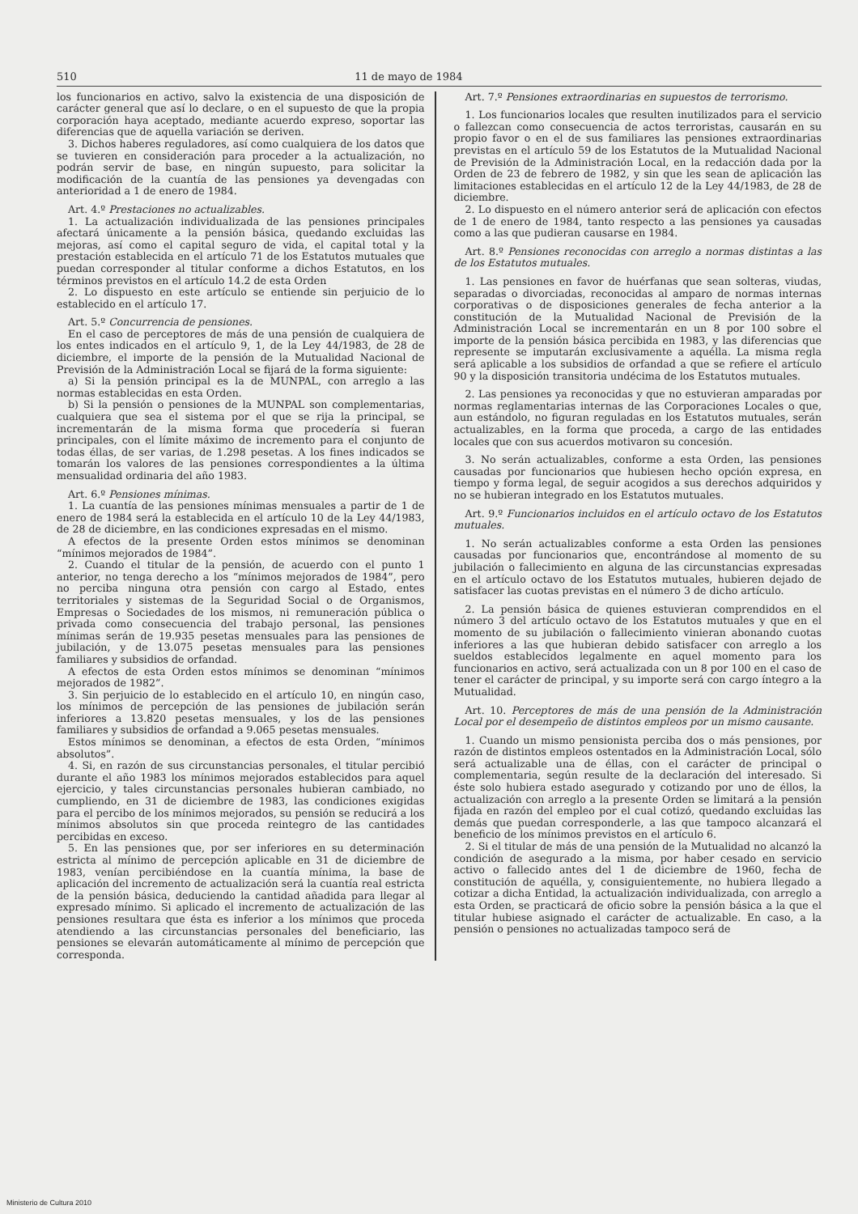510 11 de mayo de 1984
los funcionarios en activo, salvo la existencia de una disposición de carácter general que así lo declare, o en el supuesto de que la propia corporación haya aceptado, mediante acuerdo expreso, soportar las diferencias que de aquella variación se deriven.
3. Dichos haberes reguladores, así como cualquiera de los datos que se tuvieren en consideración para proceder a la actualización, no podrán servir de base, en ningún supuesto, para solicitar la modificación de la cuantía de las pensiones ya devengadas con anterioridad a 1 de enero de 1984.
Art. 4.º Prestaciones no actualizables.
1. La actualización individualizada de las pensiones principales afectará únicamente a la pensión básica, quedando excluidas las mejoras, así como el capital seguro de vida, el capital total y la prestación establecida en el artículo 71 de los Estatutos mutuales que puedan corresponder al titular conforme a dichos Estatutos, en los términos previstos en el artículo 14.2 de esta Orden
2. Lo dispuesto en este artículo se entiende sin perjuicio de lo establecido en el artículo 17.
Art. 5.º Concurrencia de pensiones.
En el caso de perceptores de más de una pensión de cualquiera de los entes indicados en el artículo 9, 1, de la Ley 44/1983, de 28 de diciembre, el importe de la pensión de la Mutualidad Nacional de Previsión de la Administración Local se fijará de la forma siguiente:
a) Si la pensión principal es la de MUNPAL, con arreglo a las normas establecidas en esta Orden.
b) Si la pensión o pensiones de la MUNPAL son complementarias, cualquiera que sea el sistema por el que se rija la principal, se incrementarán de la misma forma que procedería si fueran principales, con el límite máximo de incremento para el conjunto de todas éllas, de ser varias, de 1.298 pesetas. A los fines indicados se tomarán los valores de las pensiones correspondientes a la última mensualidad ordinaria del año 1983.
Art. 6.º Pensiones mínimas.
1. La cuantía de las pensiones mínimas mensuales a partir de 1 de enero de 1984 será la establecida en el artículo 10 de la Ley 44/1983, de 28 de diciembre, en las condiciones expresadas en el mismo.
A efectos de la presente Orden estos mínimos se denominan “mínimos mejorados de 1984”.
2. Cuando el titular de la pensión, de acuerdo con el punto 1 anterior, no tenga derecho a los “mínimos mejorados de 1984”, pero no perciba ninguna otra pensión con cargo al Estado, entes territoriales y sistemas de la Seguridad Social o de Organismos, Empresas o Sociedades de los mismos, ni remuneración pública o privada como consecuencia del trabajo personal, las pensiones mínimas serán de 19.935 pesetas mensuales para las pensiones de jubilación, y de 13.075 pesetas mensuales para las pensiones familiares y subsidios de orfandad.
A efectos de esta Orden estos mínimos se denominan “mínimos mejorados de 1982”.
3. Sin perjuicio de lo establecido en el artículo 10, en ningún caso, los mínimos de percepción de las pensiones de jubilación serán inferiores a 13.820 pesetas mensuales, y los de las pensiones familiares y subsidios de orfandad a 9.065 pesetas mensuales.
Estos mínimos se denominan, a efectos de esta Orden, “mínimos absolutos”.
4. Si, en razón de sus circunstancias personales, el titular percibió durante el año 1983 los mínimos mejorados establecidos para aquel ejercicio, y tales circunstancias personales hubieran cambiado, no cumpliendo, en 31 de diciembre de 1983, las condiciones exigidas para el percibo de los mínimos mejorados, su pensión se reducirá a los mínimos absolutos sin que proceda reintegro de las cantidades percibidas en exceso.
5. En las pensiones que, por ser inferiores en su determinación estricta al mínimo de percepción aplicable en 31 de diciembre de 1983, venían percibiéndose en la cuantía mínima, la base de aplicación del incremento de actualización será la cuantía real estricta de la pensión básica, deduciendo la cantidad añadida para llegar al expresado mínimo. Si aplicado el incremento de actualización de las pensiones resultara que ésta es inferior a los mínimos que proceda atendiendo a las circunstancias personales del beneficiario, las pensiones se elevarán automáticamente al mínimo de percepción que corresponda.
Art. 7.º Pensiones extraordinarias en supuestos de terrorismo.
1. Los funcionarios locales que resulten inutilizados para el servicio o fallezcan como consecuencia de actos terroristas, causarán en su propio favor o en el de sus familiares las pensiones extraordinarias previstas en el artículo 59 de los Estatutos de la Mutualidad Nacional de Previsión de la Administración Local, en la redacción dada por la Orden de 23 de febrero de 1982, y sin que les sean de aplicación las limitaciones establecidas en el artículo 12 de la Ley 44/1983, de 28 de diciembre.
2. Lo dispuesto en el número anterior será de aplicación con efectos de 1 de enero de 1984, tanto respecto a las pensiones ya causadas como a las que pudieran causarse en 1984.
Art. 8.º Pensiones reconocidas con arreglo a normas distintas a las de los Estatutos mutuales.
1. Las pensiones en favor de huérfanas que sean solteras, viudas, separadas o divorciadas, reconocidas al amparo de normas internas corporativas o de disposiciones generales de fecha anterior a la constitución de la Mutualidad Nacional de Previsión de la Administración Local se incrementarán en un 8 por 100 sobre el importe de la pensión básica percibida en 1983, y las diferencias que represente se imputarán exclusivamente a aquélla. La misma regla será aplicable a los subsidios de orfandad a que se refiere el artículo 90 y la disposición transitoria undécima de los Estatutos mutuales.
2. Las pensiones ya reconocidas y que no estuvieran amparadas por normas reglamentarias internas de las Corporaciones Locales o que, aun estándolo, no figuran reguladas en los Estatutos mutuales, serán actualizables, en la forma que proceda, a cargo de las entidades locales que con sus acuerdos motivaron su concesión.
3. No serán actualizables, conforme a esta Orden, las pensiones causadas por funcionarios que hubiesen hecho opción expresa, en tiempo y forma legal, de seguir acogidos a sus derechos adquiridos y no se hubieran integrado en los Estatutos mutuales.
Art. 9.º Funcionarios incluidos en el artículo octavo de los Estatutos mutuales.
1. No serán actualizables conforme a esta Orden las pensiones causadas por funcionarios que, encontrándose al momento de su jubilación o fallecimiento en alguna de las circunstancias expresadas en el artículo octavo de los Estatutos mutuales, hubieren dejado de satisfacer las cuotas previstas en el número 3 de dicho artículo.
2. La pensión básica de quienes estuvieran comprendidos en el número 3 del artículo octavo de los Estatutos mutuales y que en el momento de su jubilación o fallecimiento vinieran abonando cuotas inferiores a las que hubieran debido satisfacer con arreglo a los sueldos establecidos legalmente en aquel momento para los funcionarios en activo, será actualizada con un 8 por 100 en el caso de tener el carácter de principal, y su importe será con cargo íntegro a la Mutualidad.
Art. 10. Perceptores de más de una pensión de la Administración Local por el desempeño de distintos empleos por un mismo causante.
1. Cuando un mismo pensionista perciba dos o más pensiones, por razón de distintos empleos ostentados en la Administración Local, sólo será actualizable una de éllas, con el carácter de principal o complementaria, según resulte de la declaración del interesado. Si éste solo hubiera estado asegurado y cotizando por uno de éllos, la actualización con arreglo a la presente Orden se limitará a la pensión fijada en razón del empleo por el cual cotizó, quedando excluidas las demás que puedan corresponderle, a las que tampoco alcanzará el beneficio de los mínimos previstos en el artículo 6.
2. Si el titular de más de una pensión de la Mutualidad no alcanzó la condición de asegurado a la misma, por haber cesado en servicio activo o fallecido antes del 1 de diciembre de 1960, fecha de constitución de aquélla, y, consiguientemente, no hubiera llegado a cotizar a dicha Entidad, la actualización individualizada, con arreglo a esta Orden, se practicará de oficio sobre la pensión básica a la que el titular hubiese asignado el carácter de actualizable. En caso, a la pensión o pensiones no actualizadas tampoco será de
Ministerio de Cultura 2010